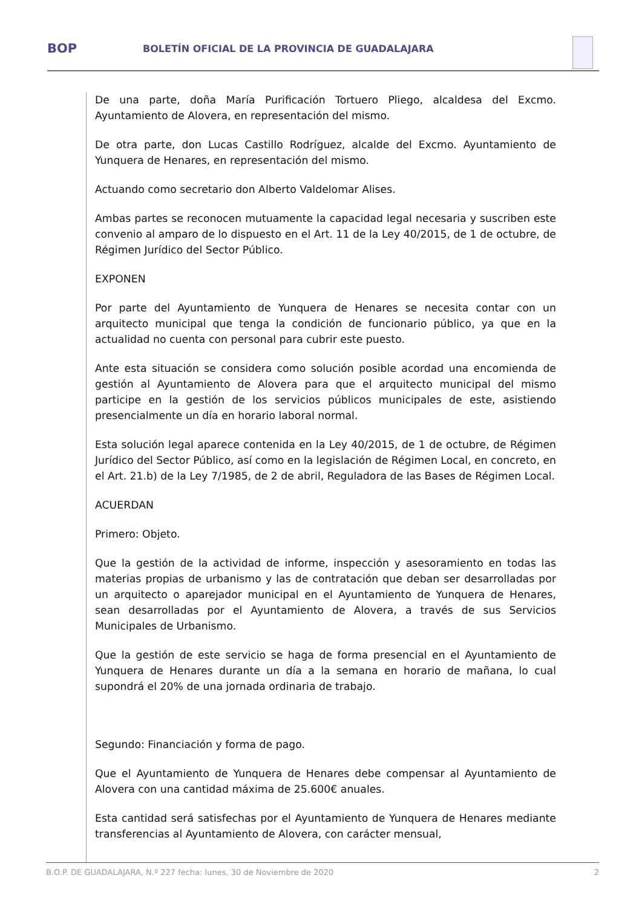BOP
BOLETÍN OFICIAL DE LA PROVINCIA DE GUADALAJARA
De una parte, doña María Purificación Tortuero Pliego, alcaldesa del Excmo. Ayuntamiento de Alovera, en representación del mismo.
De otra parte, don Lucas Castillo Rodríguez, alcalde del Excmo. Ayuntamiento de Yunquera de Henares, en representación del mismo.
Actuando como secretario don Alberto Valdelomar Alises.
Ambas partes se reconocen mutuamente la capacidad legal necesaria y suscriben este convenio al amparo de lo dispuesto en el Art. 11 de la Ley 40/2015, de 1 de octubre, de Régimen Jurídico del Sector Público.
EXPONEN
Por parte del Ayuntamiento de Yunquera de Henares se necesita contar con un arquitecto municipal que tenga la condición de funcionario público, ya que en la actualidad no cuenta con personal para cubrir este puesto.
Ante esta situación se considera como solución posible acordad una encomienda de gestión al Ayuntamiento de Alovera para que el arquitecto municipal del mismo participe en la gestión de los servicios públicos municipales de este, asistiendo presencialmente un día en horario laboral normal.
Esta solución legal aparece contenida en la Ley 40/2015, de 1 de octubre, de Régimen Jurídico del Sector Público, así como en la legislación de Régimen Local, en concreto, en el Art. 21.b) de la Ley 7/1985, de 2 de abril, Reguladora de las Bases de Régimen Local.
ACUERDAN
Primero: Objeto.
Que la gestión de la actividad de informe, inspección y asesoramiento en todas las materias propias de urbanismo y las de contratación que deban ser desarrolladas por un arquitecto o aparejador municipal en el Ayuntamiento de Yunquera de Henares, sean desarrolladas por el Ayuntamiento de Alovera, a través de sus Servicios Municipales de Urbanismo.
Que la gestión de este servicio se haga de forma presencial en el Ayuntamiento de Yunquera de Henares durante un día a la semana en horario de mañana, lo cual supondrá el 20% de una jornada ordinaria de trabajo.
Segundo: Financiación y forma de pago.
Que el Ayuntamiento de Yunquera de Henares debe compensar al Ayuntamiento de Alovera con una cantidad máxima de 25.600€ anuales.
Esta cantidad será satisfechas por el Ayuntamiento de Yunquera de Henares mediante transferencias al Ayuntamiento de Alovera, con carácter mensual,
B.O.P. DE GUADALAJARA, N.º 227 fecha: lunes, 30 de Noviembre de 2020 2